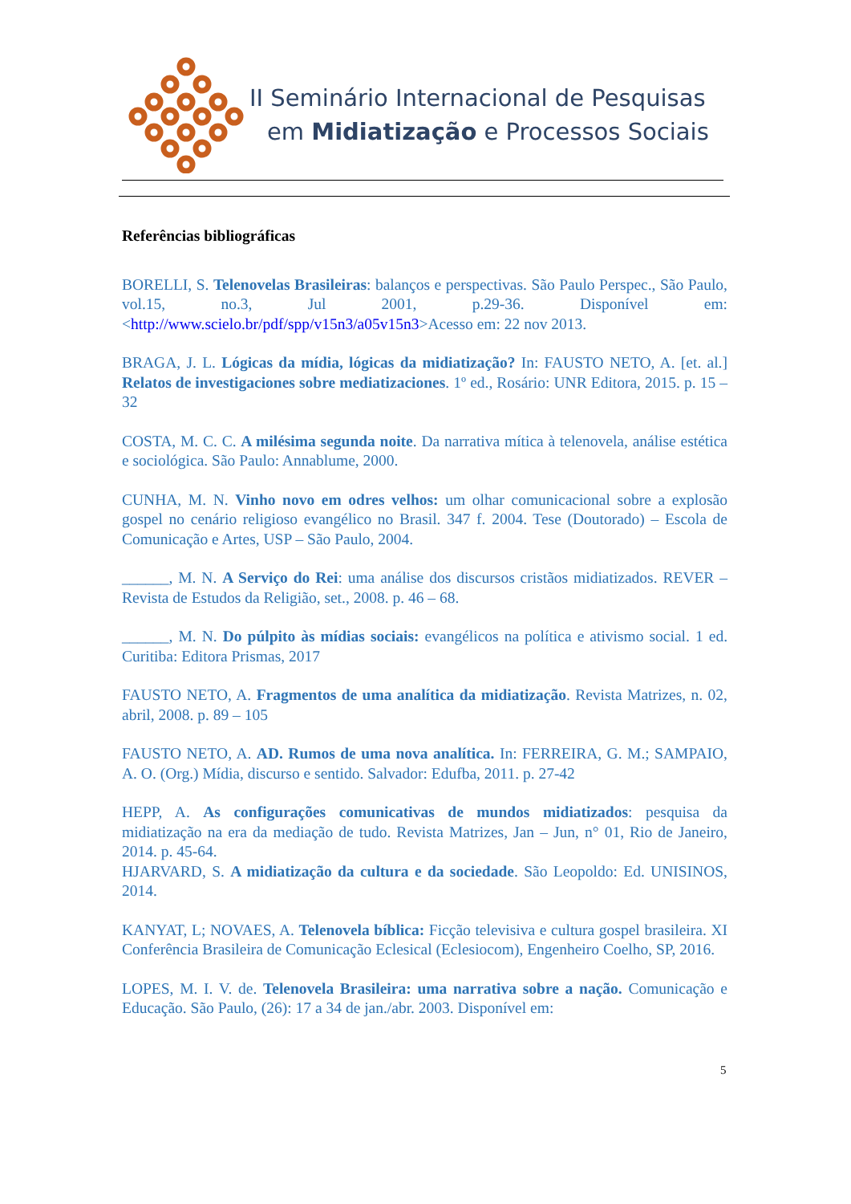II Seminário Internacional de Pesquisas
em Midiatização e Processos Sociais
Referências bibliográficas
BORELLI, S. Telenovelas Brasileiras: balanços e perspectivas. São Paulo Perspec., São Paulo, vol.15, no.3, Jul 2001, p.29-36. Disponível em: <http://www.scielo.br/pdf/spp/v15n3/a05v15n3>Acesso em: 22 nov 2013.
BRAGA, J. L. Lógicas da mídia, lógicas da midiatização? In: FAUSTO NETO, A. [et. al.] Relatos de investigaciones sobre mediatizaciones. 1º ed., Rosário: UNR Editora, 2015. p. 15 – 32
COSTA, M. C. C. A milésima segunda noite. Da narrativa mítica à telenovela, análise estética e sociológica. São Paulo: Annablume, 2000.
CUNHA, M. N. Vinho novo em odres velhos: um olhar comunicacional sobre a explosão gospel no cenário religioso evangélico no Brasil. 347 f. 2004. Tese (Doutorado) – Escola de Comunicação e Artes, USP – São Paulo, 2004.
______, M. N. A Serviço do Rei: uma análise dos discursos cristãos midiatizados. REVER – Revista de Estudos da Religião, set., 2008. p. 46 – 68.
______, M. N. Do púlpito às mídias sociais: evangélicos na política e ativismo social. 1 ed. Curitiba: Editora Prismas, 2017
FAUSTO NETO, A. Fragmentos de uma analítica da midiatização. Revista Matrizes, n. 02, abril, 2008. p. 89 – 105
FAUSTO NETO, A. AD. Rumos de uma nova analítica. In: FERREIRA, G. M.; SAMPAIO, A. O. (Org.) Mídia, discurso e sentido. Salvador: Edufba, 2011. p. 27-42
HEPP, A. As configurações comunicativas de mundos midiatizados: pesquisa da midiatização na era da mediação de tudo. Revista Matrizes, Jan – Jun, n° 01, Rio de Janeiro, 2014. p. 45-64.
HJARVARD, S. A midiatização da cultura e da sociedade. São Leopoldo: Ed. UNISINOS, 2014.
KANYAT, L; NOVAES, A. Telenovela bíblica: Ficção televisiva e cultura gospel brasileira. XI Conferência Brasileira de Comunicação Eclesical (Eclesiocom), Engenheiro Coelho, SP, 2016.
LOPES, M. I. V. de. Telenovela Brasileira: uma narrativa sobre a nação. Comunicação e Educação. São Paulo, (26): 17 a 34 de jan./abr. 2003. Disponível em:
5